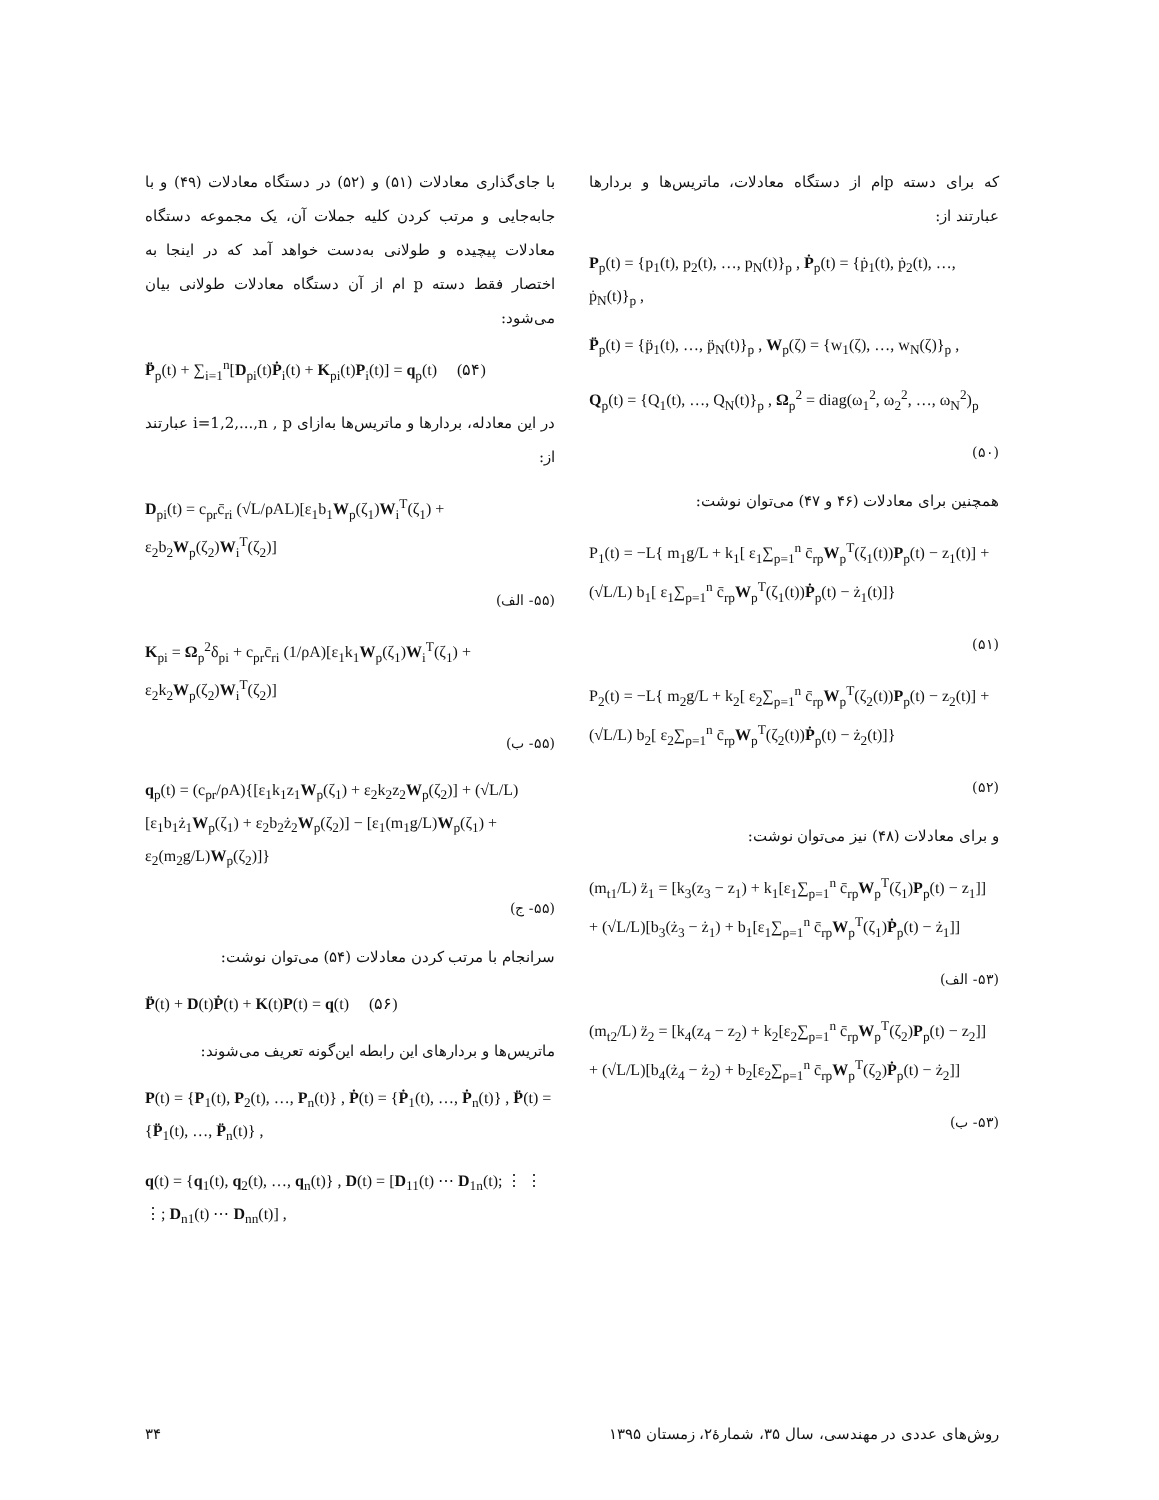که برای دسته pام از دستگاه معادلات، ماتریس‌ها و بردارها عبارتند از:
P<sub>p</sub>(t) = {p<sub>1</sub>(t), p<sub>2</sub>(t), …, p<sub>N</sub>(t)}<sub>p</sub> , Ṗ<sub>p</sub>(t) = {ṗ<sub>1</sub>(t), ṗ<sub>2</sub>(t), …, ṗ<sub>N</sub>(t)}<sub>p</sub> ,
P̈<sub>p</sub>(t) = {p̈<sub>1</sub>(t), …, p̈<sub>N</sub>(t)}<sub>p</sub> , W<sub>p</sub>(ζ) = {w<sub>1</sub>(ζ), …, w<sub>N</sub>(ζ)}<sub>p</sub> ,
Q<sub>p</sub>(t) = {Q<sub>1</sub>(t), …, Q<sub>N</sub>(t)}<sub>p</sub> , Ω<sub>p</sub><sup>2</sup> = diag(ω<sub>1</sub><sup>2</sup>, ω<sub>2</sub><sup>2</sup>, …, ω<sub>N</sub><sup>2</sup>)<sub>p</sub>
(۵۰)
همچنین برای معادلات (۴۶ و ۴۷) می‌توان نوشت:
P<sub>1</sub>(t) = −L{ m<sub>1</sub>g/L + k<sub>1</sub>[ ε<sub>1</sub>∑<sub>p=1</sub><sup>n</sup> c̄<sub>rp</sub>W<sub>p</sub><sup>T</sup>(ζ<sub>1</sub>(t))P<sub>p</sub>(t) − z<sub>1</sub>(t)] + (√L/L) b<sub>1</sub>[ ε<sub>1</sub>∑<sub>p=1</sub><sup>n</sup> c̄<sub>rp</sub>W<sub>p</sub><sup>T</sup>(ζ<sub>1</sub>(t))Ṗ<sub>p</sub>(t) − ż<sub>1</sub>(t)]}
(۵۱)
P<sub>2</sub>(t) = −L{ m<sub>2</sub>g/L + k<sub>2</sub>[ ε<sub>2</sub>∑<sub>p=1</sub><sup>n</sup> c̄<sub>rp</sub>W<sub>p</sub><sup>T</sup>(ζ<sub>2</sub>(t))P<sub>p</sub>(t) − z<sub>2</sub>(t)] + (√L/L) b<sub>2</sub>[ ε<sub>2</sub>∑<sub>p=1</sub><sup>n</sup> c̄<sub>rp</sub>W<sub>p</sub><sup>T</sup>(ζ<sub>2</sub>(t))Ṗ<sub>p</sub>(t) − ż<sub>2</sub>(t)]}
(۵۲)
و برای معادلات (۴۸) نیز می‌توان نوشت:
(m<sub>t1</sub>/L) z̈<sub>1</sub> = [k<sub>3</sub>(z<sub>3</sub> − z<sub>1</sub>) + k<sub>1</sub>[ε<sub>1</sub>∑<sub>p=1</sub><sup>n</sup> c̄<sub>rp</sub>W<sub>p</sub><sup>T</sup>(ζ<sub>1</sub>)P<sub>p</sub>(t) − z<sub>1</sub>]] + (√L/L)[b<sub>3</sub>(ż<sub>3</sub> − ż<sub>1</sub>) + b<sub>1</sub>[ε<sub>1</sub>∑<sub>p=1</sub><sup>n</sup> c̄<sub>rp</sub>W<sub>p</sub><sup>T</sup>(ζ<sub>1</sub>)Ṗ<sub>p</sub>(t) − ż<sub>1</sub>]]
(۵۳- الف)
(m<sub>t2</sub>/L) z̈<sub>2</sub> = [k<sub>4</sub>(z<sub>4</sub> − z<sub>2</sub>) + k<sub>2</sub>[ε<sub>2</sub>∑<sub>p=1</sub><sup>n</sup> c̄<sub>rp</sub>W<sub>p</sub><sup>T</sup>(ζ<sub>2</sub>)P<sub>p</sub>(t) − z<sub>2</sub>]] + (√L/L)[b<sub>4</sub>(ż<sub>4</sub> − ż<sub>2</sub>) + b<sub>2</sub>[ε<sub>2</sub>∑<sub>p=1</sub><sup>n</sup> c̄<sub>rp</sub>W<sub>p</sub><sup>T</sup>(ζ<sub>2</sub>)Ṗ<sub>p</sub>(t) − ż<sub>2</sub>]]
(۵۳- ب)
با جای‌گذاری معادلات (۵۱) و (۵۲) در دستگاه معادلات (۴۹) و با جابه‌جایی و مرتب کردن کلیه جملات آن، یک مجموعه دستگاه معادلات پیچیده و طولانی به‌دست خواهد آمد که در اینجا به اختصار فقط دسته p ام از آن دستگاه معادلات طولانی بیان می‌شود:
P̈<sub>p</sub>(t) + ∑<sub>i=1</sub><sup>n</sup>[D<sub>pi</sub>(t)Ṗ<sub>i</sub>(t) + K<sub>pi</sub>(t)P<sub>i</sub>(t)] = q<sub>p</sub>(t) (۵۴)
در این معادله، بردارها و ماتریس‌ها به‌ازای i=1,2,...,n , p عبارتند از:
D<sub>pi</sub>(t) = c<sub>pr</sub>c̄<sub>ri</sub> (√L/ρAL)[ε<sub>1</sub>b<sub>1</sub>W<sub>p</sub>(ζ<sub>1</sub>)W<sub>i</sub><sup>T</sup>(ζ<sub>1</sub>) + ε<sub>2</sub>b<sub>2</sub>W<sub>p</sub>(ζ<sub>2</sub>)W<sub>i</sub><sup>T</sup>(ζ<sub>2</sub>)]
(۵۵- الف)
K<sub>pi</sub> = Ω<sub>p</sub><sup>2</sup>δ<sub>pi</sub> + c<sub>pr</sub>c̄<sub>ri</sub> (1/ρA)[ε<sub>1</sub>k<sub>1</sub>W<sub>p</sub>(ζ<sub>1</sub>)W<sub>i</sub><sup>T</sup>(ζ<sub>1</sub>) + ε<sub>2</sub>k<sub>2</sub>W<sub>p</sub>(ζ<sub>2</sub>)W<sub>i</sub><sup>T</sup>(ζ<sub>2</sub>)]
(۵۵- ب)
q<sub>p</sub>(t) = (c<sub>pr</sub>/ρA){[ε<sub>1</sub>k<sub>1</sub>z<sub>1</sub>W<sub>p</sub>(ζ<sub>1</sub>) + ε<sub>2</sub>k<sub>2</sub>z<sub>2</sub>W<sub>p</sub>(ζ<sub>2</sub>)] + (√L/L)[ε<sub>1</sub>b<sub>1</sub>ż<sub>1</sub>W<sub>p</sub>(ζ<sub>1</sub>) + ε<sub>2</sub>b<sub>2</sub>ż<sub>2</sub>W<sub>p</sub>(ζ<sub>2</sub>)] − [ε<sub>1</sub>(m<sub>1</sub>g/L)W<sub>p</sub>(ζ<sub>1</sub>) + ε<sub>2</sub>(m<sub>2</sub>g/L)W<sub>p</sub>(ζ<sub>2</sub>)]}
(۵۵- ج)
سرانجام با مرتب کردن معادلات (۵۴) می‌توان نوشت:
P̈(t) + D(t)Ṗ(t) + K(t)P(t) = q(t) (۵۶)
ماتریس‌ها و بردارهای این رابطه این‌گونه تعریف می‌شوند:
P(t) = {P<sub>1</sub>(t), P<sub>2</sub>(t), …, P<sub>n</sub>(t)} , Ṗ(t) = {Ṗ<sub>1</sub>(t), …, Ṗ<sub>n</sub>(t)} , P̈(t) = {P̈<sub>1</sub>(t), …, P̈<sub>n</sub>(t)} ,
q(t) = {q<sub>1</sub>(t), q<sub>2</sub>(t), …, q<sub>n</sub>(t)} , D(t) = [D<sub>11</sub>(t) ⋯ D<sub>1n</sub>(t); ⋮ ⋮ ⋮; D<sub>n1</sub>(t) ⋯ D<sub>nn</sub>(t)] ,
۳۴ روش‌های عددی در مهندسی، سال ۳۵، شمارهٔ۲، زمستان ۱۳۹۵